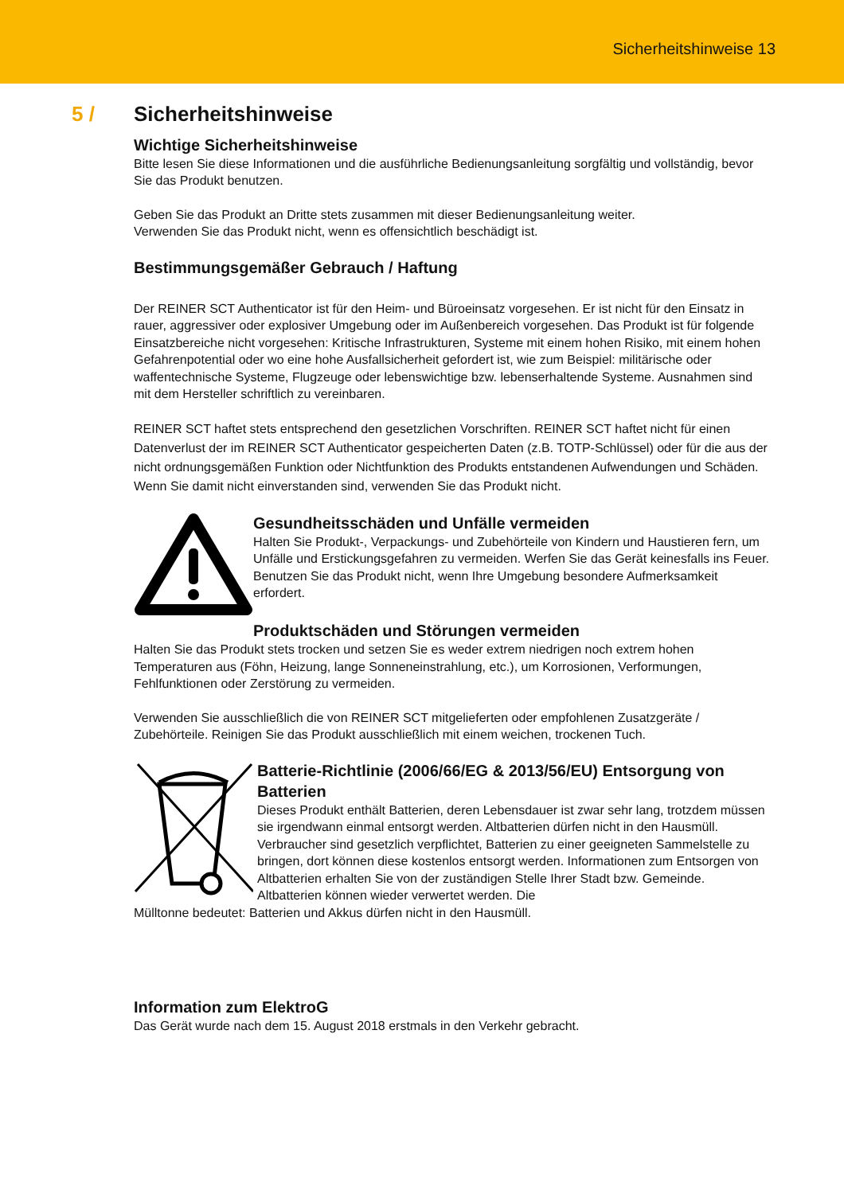Sicherheitshinweise 13
5 / Sicherheitshinweise
Wichtige Sicherheitshinweise
Bitte lesen Sie diese Informationen und die ausführliche Bedienungsanleitung sorgfältig und vollständig, bevor Sie das Produkt benutzen.
Geben Sie das Produkt an Dritte stets zusammen mit dieser Bedienungsanleitung weiter.
Verwenden Sie das Produkt nicht, wenn es offensichtlich beschädigt ist.
Bestimmungsgemäßer Gebrauch / Haftung
Der REINER SCT Authenticator ist für den Heim- und Büroeinsatz vorgesehen. Er ist nicht für den Einsatz in rauer, aggressiver oder explosiver Umgebung oder im Außenbereich vorgesehen. Das Produkt ist für folgende Einsatzbereiche nicht vorgesehen: Kritische Infrastrukturen, Systeme mit einem hohen Risiko, mit einem hohen Gefahrenpotential oder wo eine hohe Ausfallsicherheit gefordert ist, wie zum Beispiel: militärische oder waffentechnische Systeme, Flugzeuge oder lebenswichtige bzw. lebenserhaltende Systeme. Ausnahmen sind mit dem Hersteller schriftlich zu vereinbaren.
REINER SCT haftet stets entsprechend den gesetzlichen Vorschriften. REINER SCT haftet nicht für einen Datenverlust der im REINER SCT Authenticator gespeicherten Daten (z.B. TOTP-Schlüssel) oder für die aus der nicht ordnungsgemäßen Funktion oder Nichtfunktion des Produkts entstandenen Aufwendungen und Schäden. Wenn Sie damit nicht einverstanden sind, verwenden Sie das Produkt nicht.
Gesundheitsschäden und Unfälle vermeiden
Halten Sie Produkt-, Verpackungs- und Zubehörteile von Kindern und Haustieren fern, um Unfälle und Erstickungsgefahren zu vermeiden. Werfen Sie das Gerät keinesfalls ins Feuer. Benutzen Sie das Produkt nicht, wenn Ihre Umgebung besondere Aufmerksamkeit erfordert.
Produktschäden und Störungen vermeiden
Halten Sie das Produkt stets trocken und setzen Sie es weder extrem niedrigen noch extrem hohen Temperaturen aus (Föhn, Heizung, lange Sonneneinstrahlung, etc.), um Korrosionen, Verformungen, Fehlfunktionen oder Zerstörung zu vermeiden.
Verwenden Sie ausschließlich die von REINER SCT mitgelieferten oder empfohlenen Zusatzgeräte / Zubehörteile. Reinigen Sie das Produkt ausschließlich mit einem weichen, trockenen Tuch.
Batterie-Richtlinie (2006/66/EG & 2013/56/EU) Entsorgung von Batterien
Dieses Produkt enthält Batterien, deren Lebensdauer ist zwar sehr lang, trotzdem müssen sie irgendwann einmal entsorgt werden. Altbatterien dürfen nicht in den Hausmüll. Verbraucher sind gesetzlich verpflichtet, Batterien zu einer geeigneten Sammelstelle zu bringen, dort können diese kostenlos entsorgt werden. Informationen zum Entsorgen von Altbatterien erhalten Sie von der zuständigen Stelle Ihrer Stadt bzw. Gemeinde. Altbatterien können wieder verwertet werden. Die
Mülltonne bedeutet: Batterien und Akkus dürfen nicht in den Hausmüll.
Information zum ElektroG
Das Gerät wurde nach dem 15. August 2018 erstmals in den Verkehr gebracht.